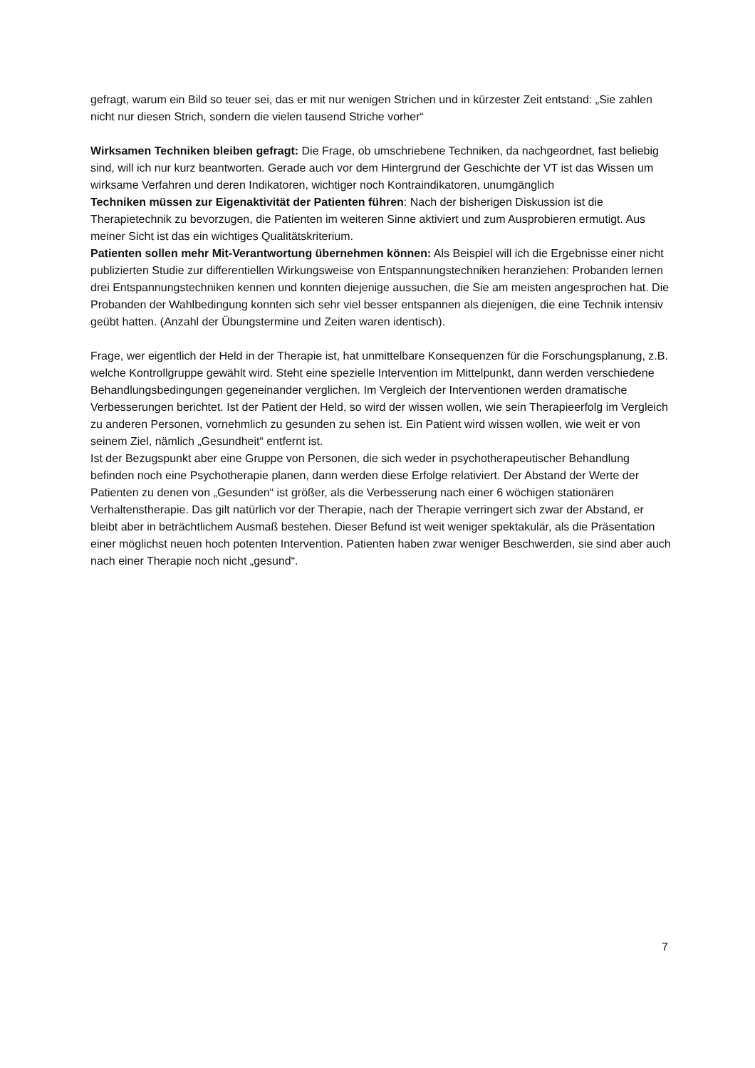gefragt, warum ein Bild so teuer sei, das er mit nur wenigen Strichen und in kürzester Zeit entstand: „Sie zahlen nicht nur diesen Strich, sondern die vielen tausend Striche vorher“
Wirksamen Techniken bleiben gefragt: Die Frage, ob umschriebene Techniken, da nachgeordnet, fast beliebig sind, will ich nur kurz beantworten. Gerade auch vor dem Hintergrund der Geschichte der VT ist das Wissen um wirksame Verfahren und deren Indikatoren, wichtiger noch Kontraindikatoren, unumgänglich
Techniken müssen zur Eigenaktivität der Patienten führen: Nach der bisherigen Diskussion ist die Therapietechnik zu bevorzugen, die Patienten im weiteren Sinne aktiviert und zum Ausprobieren ermutigt. Aus meiner Sicht ist das ein wichtiges Qualitätskriterium.
Patienten sollen mehr Mit-Verantwortung übernehmen können: Als Beispiel will ich die Ergebnisse einer nicht publizierten Studie zur differentiellen Wirkungsweise von Entspannungstechniken heranziehen: Probanden lernen drei Entspannungstechniken kennen und konnten diejenige aussuchen, die Sie am meisten angesprochen hat. Die Probanden der Wahlbedingung konnten sich sehr viel besser entspannen als diejenigen, die eine Technik intensiv geübt hatten. (Anzahl der Übungstermine und Zeiten waren identisch).
Frage, wer eigentlich der Held in der Therapie ist, hat unmittelbare Konsequenzen für die Forschungsplanung, z.B. welche Kontrollgruppe gewählt wird. Steht eine spezielle Intervention im Mittelpunkt, dann werden verschiedene Behandlungsbedingungen gegeneinander verglichen. Im Vergleich der Interventionen werden dramatische Verbesserungen berichtet. Ist der Patient der Held, so wird der wissen wollen, wie sein Therapieerfolg im Vergleich zu anderen Personen, vornehmlich zu gesunden zu sehen ist. Ein Patient wird wissen wollen, wie weit er von seinem Ziel, nämlich „Gesundheit“ entfernt ist.
Ist der Bezugspunkt aber eine Gruppe von Personen, die sich weder in psychotherapeutischer Behandlung befinden noch eine Psychotherapie planen, dann werden diese Erfolge relativiert. Der Abstand der Werte der Patienten zu denen von „Gesunden“ ist größer, als die Verbesserung nach einer 6 wöchigen stationären Verhaltenstherapie. Das gilt natürlich vor der Therapie, nach der Therapie verringert sich zwar der Abstand, er bleibt aber in beträchtlichem Ausmaß bestehen. Dieser Befund ist weit weniger spektakulär, als die Präsentation einer möglichst neuen hoch potenten Intervention. Patienten haben zwar weniger Beschwerden, sie sind aber auch nach einer Therapie noch nicht „gesund“.
7